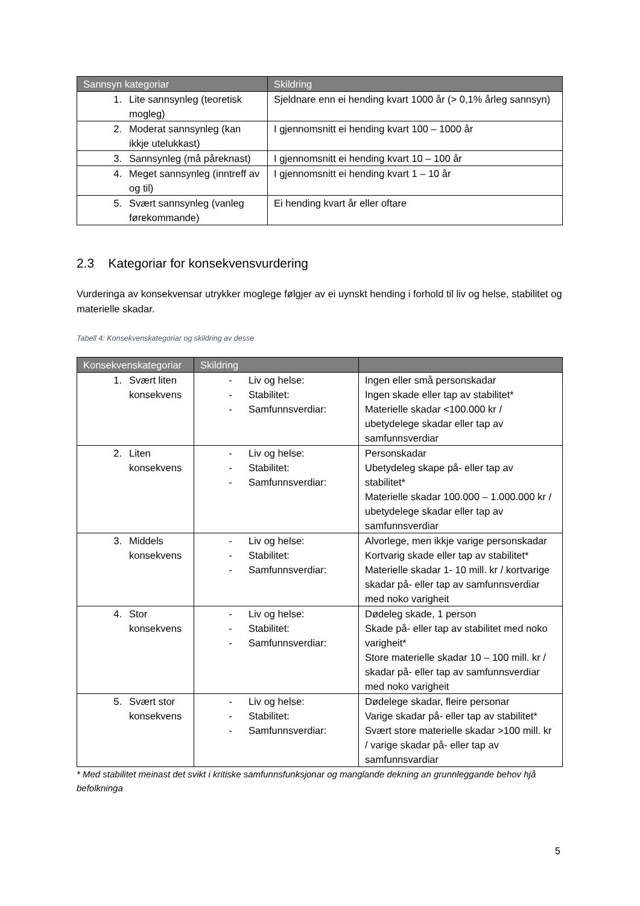| Sannsyn kategoriar | Skildring |
| --- | --- |
| 1. Lite sannsynleg (teoretisk mogleg) | Sjeldnare enn ei hending kvart 1000 år (> 0,1% årleg sannsyn) |
| 2. Moderat sannsynleg (kan ikkje utelukkast) | I gjennomsnitt ei hending kvart 100 – 1000 år |
| 3. Sannsynleg (må påreknast) | I gjennomsnitt ei hending kvart 10 – 100 år |
| 4. Meget sannsynleg (inntreff av og til) | I gjennomsnitt ei hending kvart 1 – 10 år |
| 5. Svært sannsynleg (vanleg førekommande) | Ei hending kvart år eller oftare |
2.3 Kategoriar for konsekvensvurdering
Vurderinga av konsekvensar utrykker moglege følgjer av ei uynskt hending i forhold til liv og helse, stabilitet og materielle skadar.
Tabell 4: Konsekvenskategoriar og skildring av desse
| Konsekvenskategoriar | Skildring | |
| --- | --- | --- |
| 1. Svært liten konsekvens | - Liv og helse: - Stabilitet: - Samfunnsverdiar: | Ingen eller små personskadar Ingen skade eller tap av stabilitet* Materielle skadar <100.000 kr / ubetydelege skadar eller tap av samfunnsverdiar |
| 2. Liten konsekvens | - Liv og helse: - Stabilitet: - Samfunnsverdiar: | Personskadar Ubetydeleg skape på- eller tap av stabilitet* Materielle skadar 100.000 – 1.000.000 kr / ubetydelege skadar eller tap av samfunnsverdiar |
| 3. Middels konsekvens | - Liv og helse: - Stabilitet: - Samfunnsverdiar: | Alvorlege, men ikkje varige personskadar Kortvarig skade eller tap av stabilitet* Materielle skadar 1- 10 mill. kr / kortvarige skadar på- eller tap av samfunnsverdiar med noko varigheit |
| 4. Stor konsekvens | - Liv og helse: - Stabilitet: - Samfunnsverdiar: | Dødeleg skade, 1 person Skade på- eller tap av stabilitet med noko varigheit* Store materielle skadar 10 – 100 mill. kr / skadar på- eller tap av samfunnsverdiar med noko varigheit |
| 5. Svært stor konsekvens | - Liv og helse: - Stabilitet: - Samfunnsverdiar: | Dødelege skadar, fleire personar Varige skadar på- eller tap av stabilitet* Svært store materielle skadar >100 mill. kr / varige skadar på- eller tap av samfunnsvardiar |
* Med stabilitet meinast det svikt i kritiske samfunnsfunksjonar og manglande dekning an grunnleggande behov hjå befolkninga
5